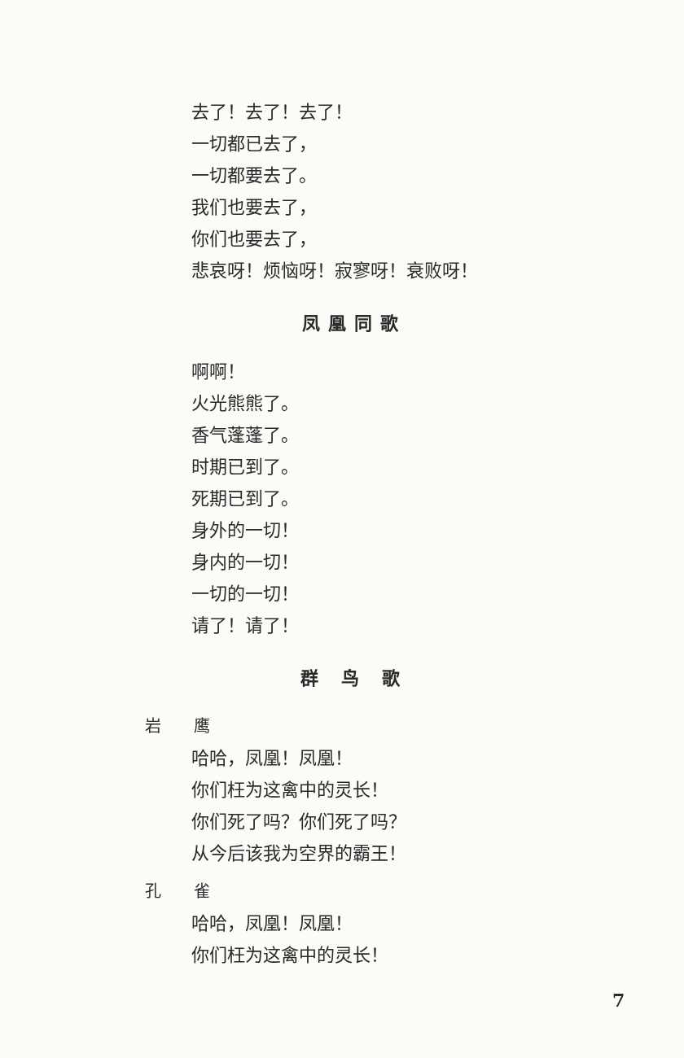去了！去了！去了！
一切都已去了，
一切都要去了。
我们也要去了，
你们也要去了，
悲哀呀！烦恼呀！寂寥呀！衰败呀！
凤凰同歌
啊啊！
火光熊熊了。
香气蓬蓬了。
时期已到了。
死期已到了。
身外的一切！
身内的一切！
一切的一切！
请了！请了！
群 鸟 歌
岩　　鹰
哈哈，凤凰！凤凰！
你们枉为这禽中的灵长！
你们死了吗？你们死了吗？
从今后该我为空界的霸王！
孔　　雀
哈哈，凤凰！凤凰！
你们枉为这禽中的灵长！
7